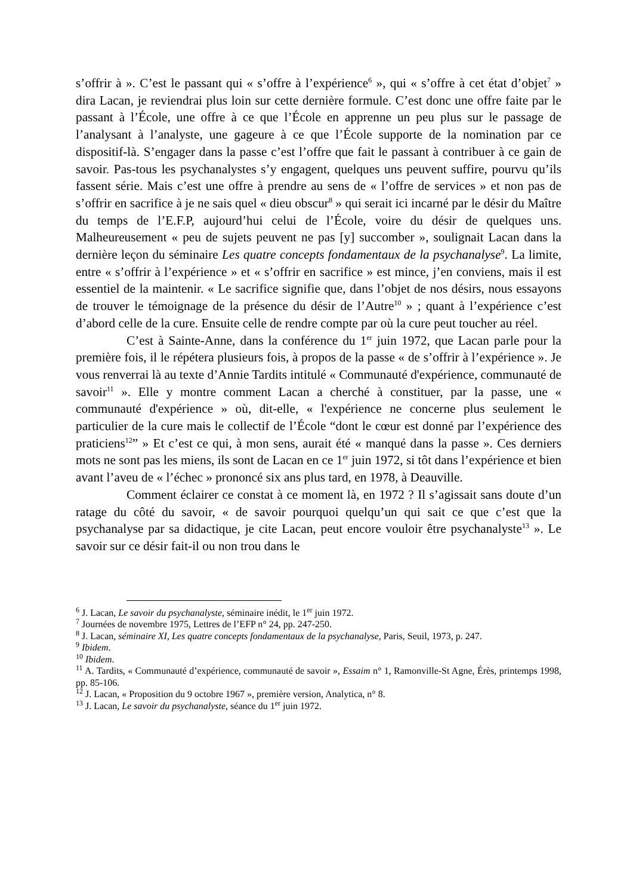s’offrir à ». C’est le passant qui « s’offre à l’expérience<sup>6</sup> », qui « s’offre à cet état d’objet<sup>7</sup> » dira Lacan, je reviendrai plus loin sur cette dernière formule. C’est donc une offre faite par le passant à l’École, une offre à ce que l’École en apprenne un peu plus sur le passage de l’analysant à l’analyste, une gageure à ce que l’École supporte de la nomination par ce dispositif-là. S’engager dans la passe c’est l’offre que fait le passant à contribuer à ce gain de savoir. Pas-tous les psychanalystes s’y engagent, quelques uns peuvent suffire, pourvu qu’ils fassent série. Mais c’est une offre à prendre au sens de « l’offre de services » et non pas de s’offrir en sacrifice à je ne sais quel « dieu obscur<sup>8</sup> » qui serait ici incarné par le désir du Maître du temps de l’E.F.P, aujourd’hui celui de l’École, voire du désir de quelques uns. Malheureusement « peu de sujets peuvent ne pas [y] succomber », soulignait Lacan dans la dernière leçon du séminaire Les quatre concepts fondamentaux de la psychanalyse<sup>9</sup>. La limite, entre « s’offrir à l’expérience » et « s’offrir en sacrifice » est mince, j’en conviens, mais il est essentiel de la maintenir. « Le sacrifice signifie que, dans l’objet de nos désirs, nous essayons de trouver le témoignage de la présence du désir de l’Autre<sup>10</sup> » ; quant à l’expérience c’est d’abord celle de la cure. Ensuite celle de rendre compte par où la cure peut toucher au réel.
C’est à Sainte-Anne, dans la conférence du 1<sup>er</sup> juin 1972, que Lacan parle pour la première fois, il le répétera plusieurs fois, à propos de la passe « de s’offrir à l’expérience ». Je vous renverrai là au texte d’Annie Tardits intitulé « Communauté d'expérience, communauté de savoir<sup>11</sup> ». Elle y montre comment Lacan a cherché à constituer, par la passe, une « communauté d'expérience » où, dit-elle, « l'expérience ne concerne plus seulement le particulier de la cure mais le collectif de l’École “dont le cœur est donné par l’expérience des praticiens<sup>12</sup>” » Et c’est ce qui, à mon sens, aurait été « manqué dans la passe ». Ces derniers mots ne sont pas les miens, ils sont de Lacan en ce 1<sup>er</sup> juin 1972, si tôt dans l’expérience et bien avant l’aveu de « l’échec » prononcé six ans plus tard, en 1978, à Deauville.
Comment éclairer ce constat à ce moment là, en 1972 ? Il s’agissait sans doute d’un ratage du côté du savoir, « de savoir pourquoi quelqu’un qui sait ce que c’est que la psychanalyse par sa didactique, je cite Lacan, peut encore vouloir être psychanalyste<sup>13</sup> ». Le savoir sur ce désir fait-il ou non trou dans le
<sup>6</sup> J. Lacan, Le savoir du psychanalyste, séminaire inédit, le 1<sup>er</sup> juin 1972.
<sup>7</sup> Journées de novembre 1975, Lettres de l’EFP n° 24, pp. 247-250.
<sup>8</sup> J. Lacan, séminaire XI, Les quatre concepts fondamentaux de la psychanalyse, Paris, Seuil, 1973, p. 247.
<sup>9</sup> Ibidem.
<sup>10</sup> Ibidem.
<sup>11</sup> A. Tardits, « Communauté d’expérience, communauté de savoir », Essaim n° 1, Ramonville-St Agne, Érès, printemps 1998, pp. 85-106.
<sup>12</sup> J. Lacan, « Proposition du 9 octobre 1967 », première version, Analytica, n° 8.
<sup>13</sup> J. Lacan, Le savoir du psychanalyste, séance du 1<sup>er</sup> juin 1972.